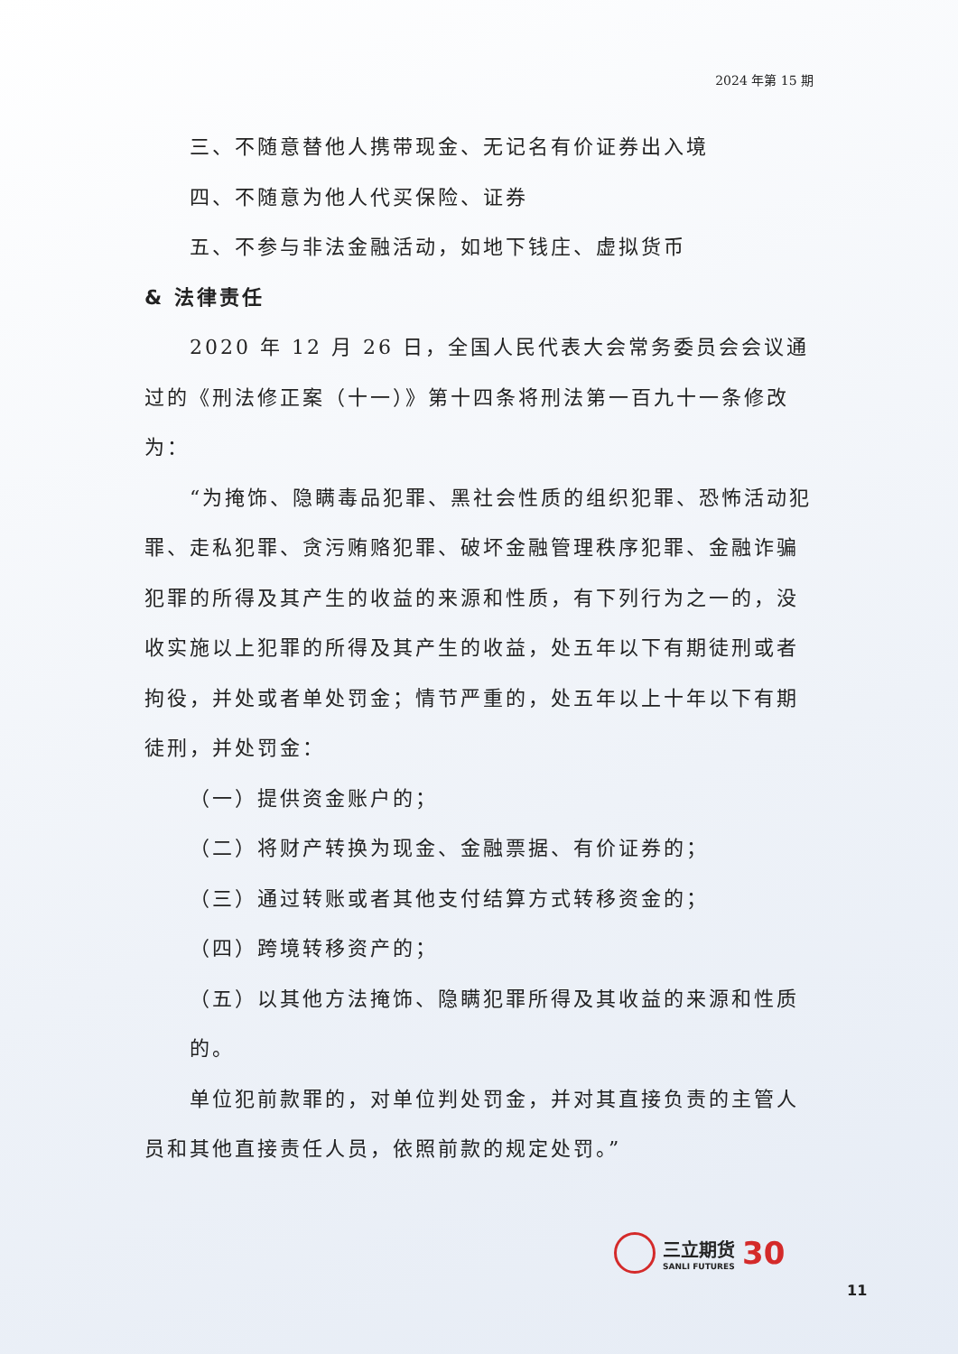2024 年第 15 期
三、不随意替他人携带现金、无记名有价证券出入境
四、不随意为他人代买保险、证券
五、不参与非法金融活动，如地下钱庄、虚拟货币
& 法律责任
2020 年 12 月 26 日，全国人民代表大会常务委员会会议通过的《刑法修正案（十一）》第十四条将刑法第一百九十一条修改为：
“为掩饰、隐瞒毒品犯罪、黑社会性质的组织犯罪、恐怖活动犯罪、走私犯罪、贪污贿赂犯罪、破坏金融管理秩序犯罪、金融诈骗犯罪的所得及其产生的收益的来源和性质，有下列行为之一的，没收实施以上犯罪的所得及其产生的收益，处五年以下有期徒刑或者拘役，并处或者单处罚金；情节严重的，处五年以上十年以下有期徒刑，并处罚金：
（一）提供资金账户的；
（二）将财产转换为现金、金融票据、有价证券的；
（三）通过转账或者其他支付结算方式转移资金的；
（四）跨境转移资产的；
（五）以其他方法掩饰、隐瞒犯罪所得及其收益的来源和性质的。
单位犯前款罪的，对单位判处罚金，并对其直接负责的主管人员和其他直接责任人员，依照前款的规定处罚。”
三立期货
SANLI FUTURES
30
11